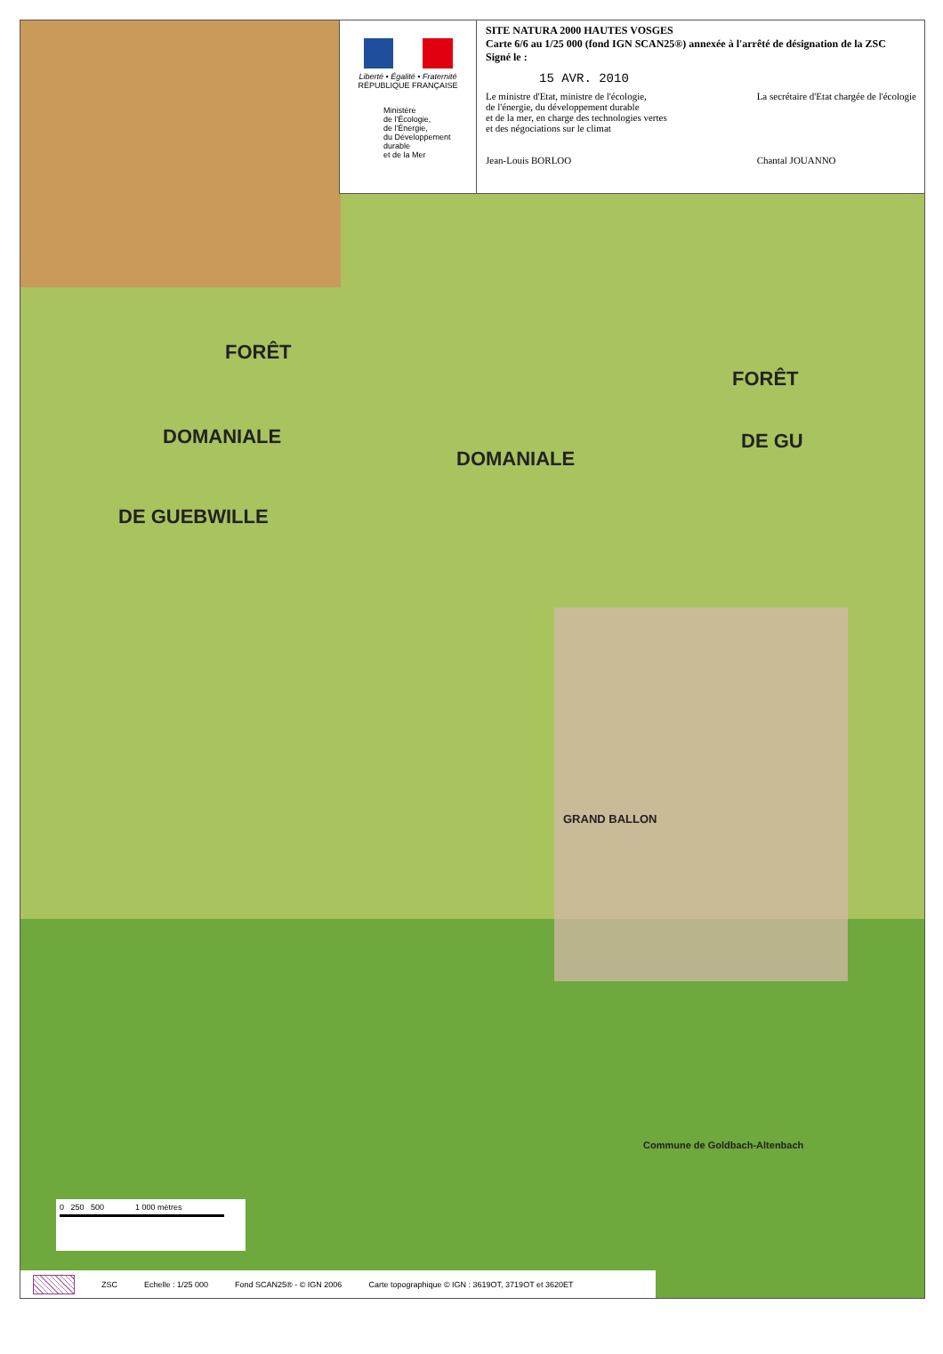Liberté • Égalité • Fraternité
RÉPUBLIQUE FRANÇAISE
Ministère
de l'Écologie,
de l'Énergie,
du Développement
durable
et de la Mer
SITE NATURA 2000 HAUTES VOSGES
Carte 6/6 au 1/25 000 (fond IGN SCAN25®) annexée à l'arrêté de désignation de la ZSC
Signé le :
15 AVR. 2010
Le ministre d'Etat, ministre de l'écologie,
de l'énergie, du développement durable
et de la mer, en charge des technologies vertes
et des négociations sur le climat
Jean-Louis BORLOO
La secrétaire d'Etat chargée de l'écologie
Chantal JOUANNO
FORÊT
FORÊT
DOMANIALE
DOMANIALE
DE GU
DE GUEBWILLE
GRAND BALLON
Commune de Goldbach-Altenbach
0 250 500 1 000 mètres
ZSC Echelle : 1/25 000 Fond SCAN25® - © IGN 2006 Carte topographique © IGN : 3619OT, 3719OT et 3620ET